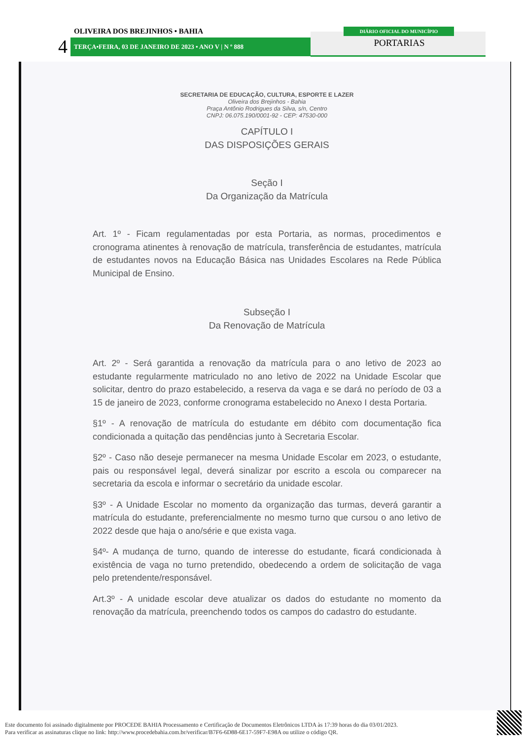OLIVEIRA DOS BREJINHOS • BAHIA
4 TERÇA•FEIRA, 03 DE JANEIRO DE 2023 • ANO V | N º 888
DIÁRIO OFICIAL DO MUNICÍPIO
PORTARIAS
SECRETARIA DE EDUCAÇÃO, CULTURA, ESPORTE E LAZER
Oliveira dos Brejinhos - Bahia
Praça Antônio Rodrigues da Silva, s/n, Centro
CNPJ: 06.075.190/0001-92 - CEP: 47530-000
CAPÍTULO I
DAS DISPOSIÇÕES GERAIS
Seção I
Da Organização da Matrícula
Art. 1º - Ficam regulamentadas por esta Portaria, as normas, procedimentos e cronograma atinentes à renovação de matrícula, transferência de estudantes, matrícula de estudantes novos na Educação Básica nas Unidades Escolares na Rede Pública Municipal de Ensino.
Subseção I
Da Renovação de Matrícula
Art. 2º - Será garantida a renovação da matrícula para o ano letivo de 2023 ao estudante regularmente matriculado no ano letivo de 2022 na Unidade Escolar que solicitar, dentro do prazo estabelecido, a reserva da vaga e se dará no período de 03 a 15 de janeiro de 2023, conforme cronograma estabelecido no Anexo I desta Portaria.
§1º - A renovação de matrícula do estudante em débito com documentação fica condicionada a quitação das pendências junto à Secretaria Escolar.
§2º - Caso não deseje permanecer na mesma Unidade Escolar em 2023, o estudante, pais ou responsável legal, deverá sinalizar por escrito a escola ou comparecer na secretaria da escola e informar o secretário da unidade escolar.
§3º - A Unidade Escolar no momento da organização das turmas, deverá garantir a matrícula do estudante, preferencialmente no mesmo turno que cursou o ano letivo de 2022 desde que haja o ano/série e que exista vaga.
§4º- A mudança de turno, quando de interesse do estudante, ficará condicionada à existência de vaga no turno pretendido, obedecendo a ordem de solicitação de vaga pelo pretendente/responsável.
Art.3º - A unidade escolar deve atualizar os dados do estudante no momento da renovação da matrícula, preenchendo todos os campos do cadastro do estudante.
Este documento foi assinado digitalmente por PROCEDE BAHIA Processamento e Certificação de Documentos Eletrônicos LTDA às 17:39 horas do dia 03/01/2023.
Para verificar as assinaturas clique no link: http://www.procedebahia.com.br/verificar/B7F6-6D88-6E17-59F7-E98A ou utilize o código QR.